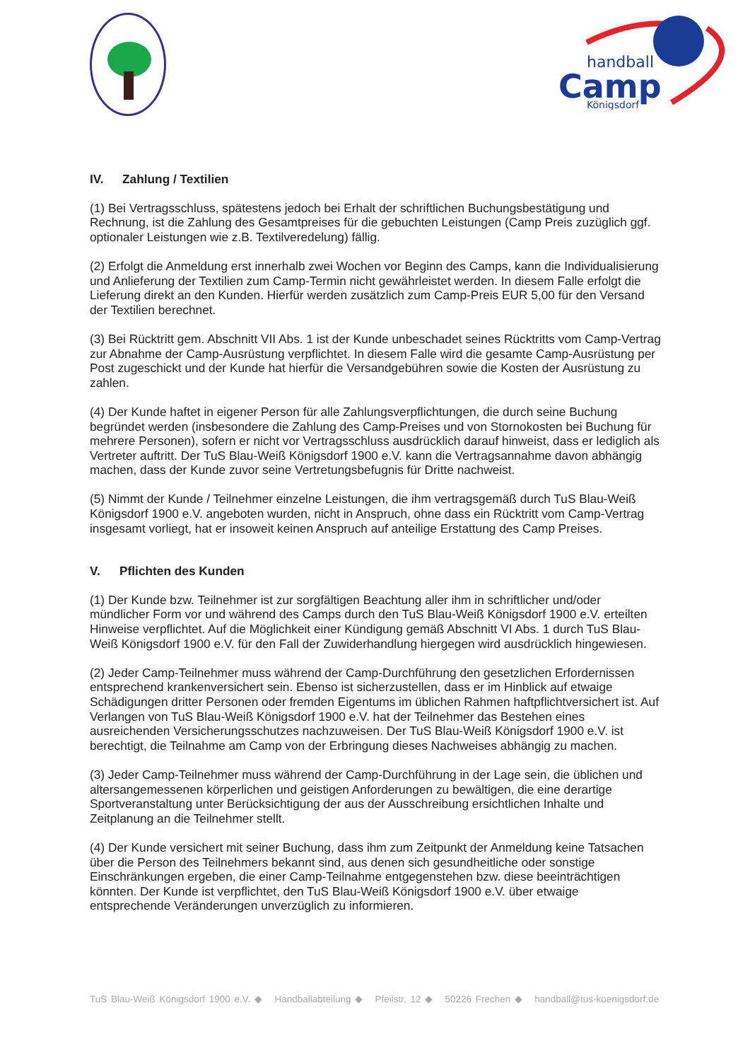handball
Camp
Königsdorf
IV. Zahlung / Textilien
(1) Bei Vertragsschluss, spätestens jedoch bei Erhalt der schriftlichen Buchungsbestätigung und Rechnung, ist die Zahlung des Gesamtpreises für die gebuchten Leistungen (Camp Preis zuzüglich ggf. optionaler Leistungen wie z.B. Textilveredelung) fällig.
(2) Erfolgt die Anmeldung erst innerhalb zwei Wochen vor Beginn des Camps, kann die Individualisierung und Anlieferung der Textilien zum Camp-Termin nicht gewährleistet werden. In diesem Falle erfolgt die Lieferung direkt an den Kunden. Hierfür werden zusätzlich zum Camp-Preis EUR 5,00 für den Versand der Textilien berechnet.
(3) Bei Rücktritt gem. Abschnitt VII Abs. 1 ist der Kunde unbeschadet seines Rücktritts vom Camp-Vertrag zur Abnahme der Camp-Ausrüstung verpflichtet. In diesem Falle wird die gesamte Camp-Ausrüstung per Post zugeschickt und der Kunde hat hierfür die Versandgebühren sowie die Kosten der Ausrüstung zu zahlen.
(4) Der Kunde haftet in eigener Person für alle Zahlungsverpflichtungen, die durch seine Buchung begründet werden (insbesondere die Zahlung des Camp-Preises und von Stornokosten bei Buchung für mehrere Personen), sofern er nicht vor Vertragsschluss ausdrücklich darauf hinweist, dass er lediglich als Vertreter auftritt. Der TuS Blau-Weiß Königsdorf 1900 e.V. kann die Vertragsannahme davon abhängig machen, dass der Kunde zuvor seine Vertretungsbefugnis für Dritte nachweist.
(5) Nimmt der Kunde / Teilnehmer einzelne Leistungen, die ihm vertragsgemäß durch TuS Blau-Weiß Königsdorf 1900 e.V. angeboten wurden, nicht in Anspruch, ohne dass ein Rücktritt vom Camp-Vertrag insgesamt vorliegt, hat er insoweit keinen Anspruch auf anteilige Erstattung des Camp Preises.
V. Pflichten des Kunden
(1) Der Kunde bzw. Teilnehmer ist zur sorgfältigen Beachtung aller ihm in schriftlicher und/oder mündlicher Form vor und während des Camps durch den TuS Blau-Weiß Königsdorf 1900 e.V. erteilten Hinweise verpflichtet. Auf die Möglichkeit einer Kündigung gemäß Abschnitt VI Abs. 1 durch TuS Blau-Weiß Königsdorf 1900 e.V. für den Fall der Zuwiderhandlung hiergegen wird ausdrücklich hingewiesen.
(2) Jeder Camp-Teilnehmer muss während der Camp-Durchführung den gesetzlichen Erfordernissen entsprechend krankenversichert sein. Ebenso ist sicherzustellen, dass er im Hinblick auf etwaige Schädigungen dritter Personen oder fremden Eigentums im üblichen Rahmen haftpflichtversichert ist. Auf Verlangen von TuS Blau-Weiß Königsdorf 1900 e.V. hat der Teilnehmer das Bestehen eines ausreichenden Versicherungsschutzes nachzuweisen. Der TuS Blau-Weiß Königsdorf 1900 e.V. ist berechtigt, die Teilnahme am Camp von der Erbringung dieses Nachweises abhängig zu machen.
(3) Jeder Camp-Teilnehmer muss während der Camp-Durchführung in der Lage sein, die üblichen und altersangemessenen körperlichen und geistigen Anforderungen zu bewältigen, die eine derartige Sportveranstaltung unter Berücksichtigung der aus der Ausschreibung ersichtlichen Inhalte und Zeitplanung an die Teilnehmer stellt.
(4) Der Kunde versichert mit seiner Buchung, dass ihm zum Zeitpunkt der Anmeldung keine Tatsachen über die Person des Teilnehmers bekannt sind, aus denen sich gesundheitliche oder sonstige Einschränkungen ergeben, die einer Camp-Teilnahme entgegenstehen bzw. diese beeinträchtigen könnten. Der Kunde ist verpflichtet, den TuS Blau-Weiß Königsdorf 1900 e.V. über etwaige entsprechende Veränderungen unverzüglich zu informieren.
TuS Blau-Weiß Königsdorf 1900 e.V. ◆ Handballabteilung ◆ Pfeilstr. 12 ◆ 50226 Frechen ◆ handball@tus-koenigsdorf.de